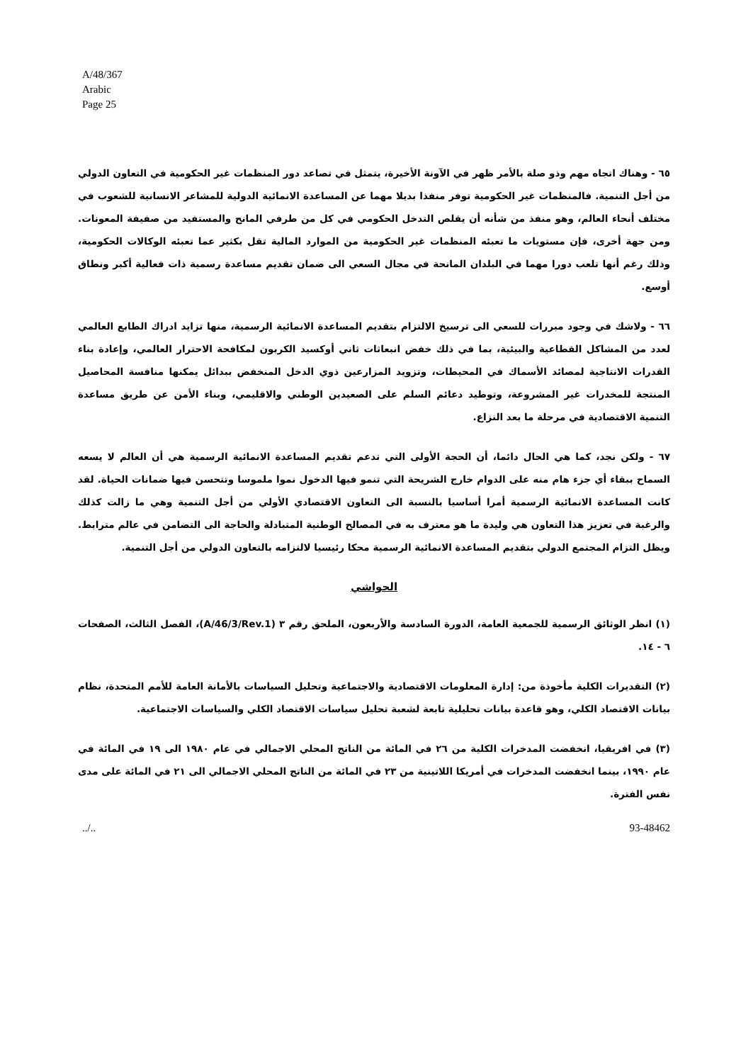A/48/367
Arabic
Page 25
٦٥ - وهناك اتجاه مهم وذو صلة بالأمر ظهر في الآونة الأخيرة، يتمثل في تصاعد دور المنظمات غير الحكومية في التعاون الدولي من أجل التنمية. فالمنظمات غير الحكومية توفر منفذا بديلا مهما عن المساعدة الانمائية الدولية للمشاعر الانسانية للشعوب في مختلف أنحاء العالم، وهو منفذ من شأنه أن يقلص التدخل الحكومي في كل من طرفي المانح والمستفيد من صفيفة المعونات. ومن جهة أخرى، فإن مستويات ما تعبئه المنظمات غير الحكومية من الموارد المالية تقل بكثير عما تعبئه الوكالات الحكومية، وذلك رغم أنها تلعب دورا مهما في البلدان المانحة في مجال السعي الى ضمان تقديم مساعدة رسمية ذات فعالية أكبر ونطاق أوسع.
٦٦ - ولاشك في وجود مبررات للسعي الى ترسيخ الالتزام بتقديم المساعدة الانمائية الرسمية، منها تزايد ادراك الطابع العالمي لعدد من المشاكل القطاعية والبيئية، بما في ذلك خفض انبعاثات ثاني أوكسيد الكربون لمكافحة الاحترار العالمي، وإعادة بناء القدرات الانتاجية لمصائد الأسماك في المحيطات، وتزويد المزارعين ذوي الدخل المنخفض ببدائل يمكنها منافسة المحاصيل المنتجة للمخدرات غير المشروعة، وتوطيد دعائم السلم على الصعيدين الوطني والاقليمي، وبناء الأمن عن طريق مساعدة التنمية الاقتصادية في مرحلة ما بعد النزاع.
٦٧ - ولكن نجد، كما هي الحال دائما، أن الحجة الأولى التي تدعم تقديم المساعدة الانمائية الرسمية هي أن العالم لا يسعه السماح ببقاء أي جزء هام منه على الدوام خارج الشريحة التي تنمو فيها الدخول نموا ملموسا وتتحسن فيها ضمانات الحياة. لقد كانت المساعدة الانمائية الرسمية أمرا أساسيا بالنسبة الى التعاون الاقتصادي الأولي من أجل التنمية وهي ما زالت كذلك والرغبة في تعزيز هذا التعاون هي وليدة ما هو معترف به في المصالح الوطنية المتبادلة والحاجة الى التضامن في عالم مترابط. ويظل التزام المجتمع الدولي بتقديم المساعدة الانمائية الرسمية محكا رئيسيا لالتزامه بالتعاون الدولي من أجل التنمية.
الحواشي
(١) انظر الوثائق الرسمية للجمعية العامة، الدورة السادسة والأربعون، الملحق رقم ٣ (A/46/3/Rev.1)، الفصل الثالث، الصفحات ٦ - ١٤.
(٢) التقديرات الكلية مأخوذة من: إدارة المعلومات الاقتصادية والاجتماعية وتحليل السياسات بالأمانة العامة للأمم المتحدة، نظام بيانات الاقتصاد الكلي، وهو قاعدة بيانات تحليلية تابعة لشعبة تحليل سياسات الاقتصاد الكلي والسياسات الاجتماعية.
(٣) في افريقيا، انخفضت المدخرات الكلية من ٢٦ في المائة من الناتج المحلي الاجمالي في عام ١٩٨٠ الى ١٩ في المائة في عام ١٩٩٠، بينما انخفضت المدخرات في أمريكا اللاتينية من ٢٣ في المائة من الناتج المحلي الاجمالي الى ٢١ في المائة على مدى نفس الفترة.
../.. 93-48462